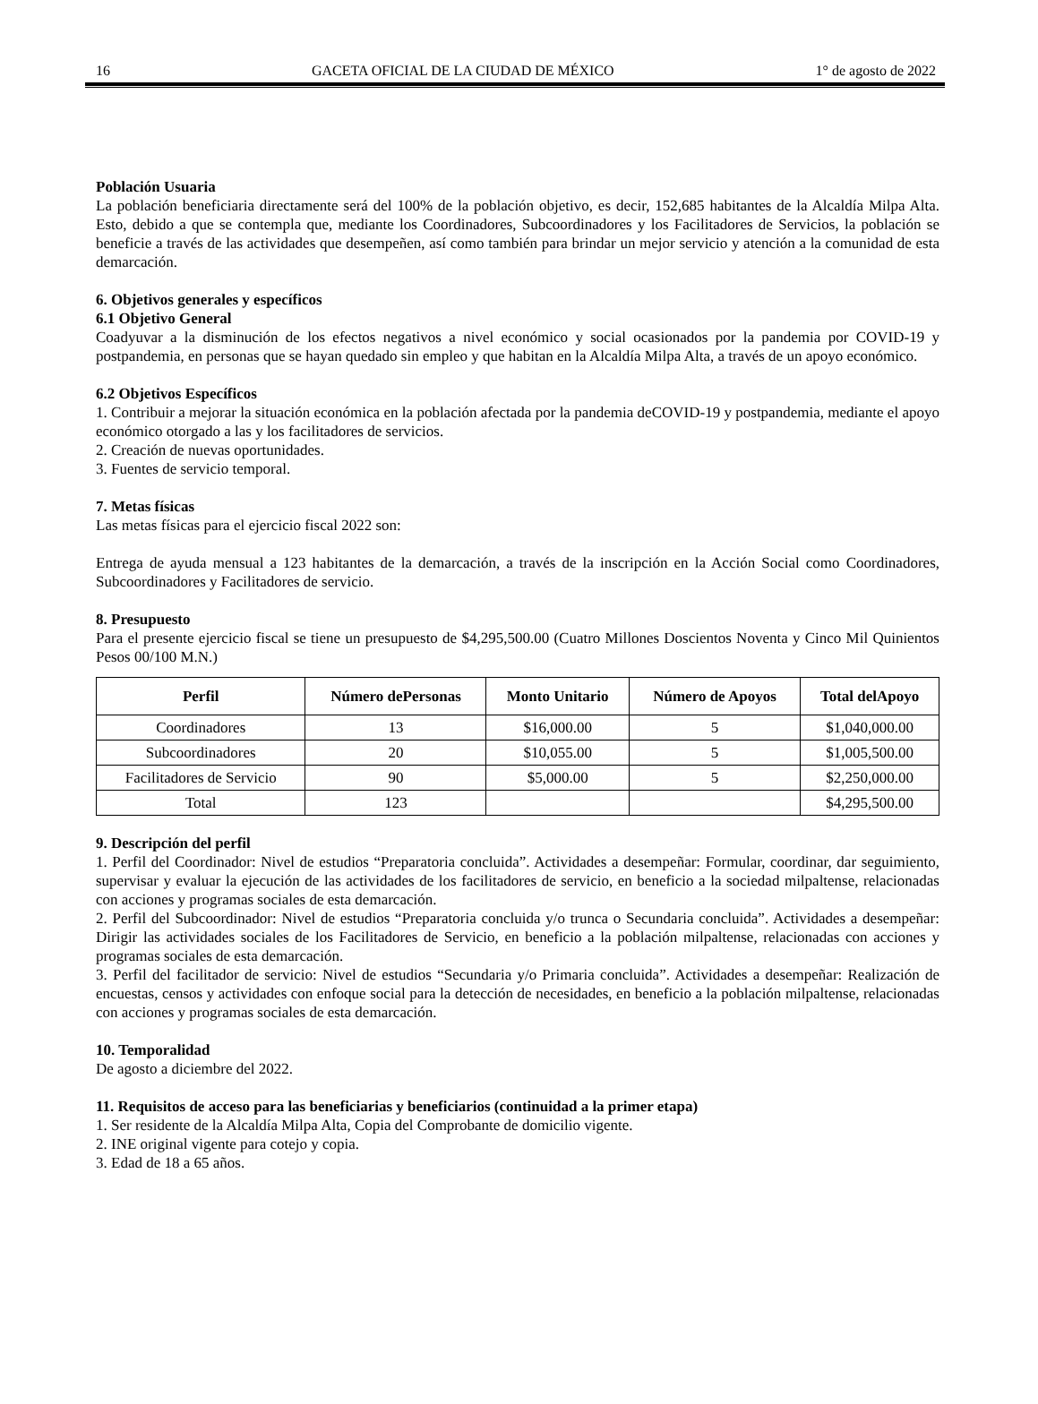16 GACETA OFICIAL DE LA CIUDAD DE MÉXICO 1° de agosto de 2022
Población Usuaria
La población beneficiaria directamente será del 100% de la población objetivo, es decir, 152,685 habitantes de la Alcaldía Milpa Alta. Esto, debido a que se contempla que, mediante los Coordinadores, Subcoordinadores y los Facilitadores de Servicios, la población se beneficie a través de las actividades que desempeñen, así como también para brindar un mejor servicio y atención a la comunidad de esta demarcación.
6. Objetivos generales y específicos
6.1 Objetivo General
Coadyuvar a la disminución de los efectos negativos a nivel económico y social ocasionados por la pandemia por COVID-19 y postpandemia, en personas que se hayan quedado sin empleo y que habitan en la Alcaldía Milpa Alta, a través de un apoyo económico.
6.2 Objetivos Específicos
1. Contribuir a mejorar la situación económica en la población afectada por la pandemia deCOVID-19 y postpandemia, mediante el apoyo económico otorgado a las y los facilitadores de servicios.
2. Creación de nuevas oportunidades.
3. Fuentes de servicio temporal.
7. Metas físicas
Las metas físicas para el ejercicio fiscal 2022 son:
Entrega de ayuda mensual a 123 habitantes de la demarcación, a través de la inscripción en la Acción Social como Coordinadores, Subcoordinadores y Facilitadores de servicio.
8. Presupuesto
Para el presente ejercicio fiscal se tiene un presupuesto de $4,295,500.00 (Cuatro Millones Doscientos Noventa y Cinco Mil Quinientos Pesos 00/100 M.N.)
| Perfil | Número dePersonas | Monto Unitario | Número de Apoyos | Total delApoyo |
| --- | --- | --- | --- | --- |
| Coordinadores | 13 | $16,000.00 | 5 | $1,040,000.00 |
| Subcoordinadores | 20 | $10,055.00 | 5 | $1,005,500.00 |
| Facilitadores de Servicio | 90 | $5,000.00 | 5 | $2,250,000.00 |
| Total | 123 | | | $4,295,500.00 |
9. Descripción del perfil
1. Perfil del Coordinador: Nivel de estudios “Preparatoria concluida”. Actividades a desempeñar: Formular, coordinar, dar seguimiento, supervisar y evaluar la ejecución de las actividades de los facilitadores de servicio, en beneficio a la sociedad milpaltense, relacionadas con acciones y programas sociales de esta demarcación.
2. Perfil del Subcoordinador: Nivel de estudios “Preparatoria concluida y/o trunca o Secundaria concluida”. Actividades a desempeñar: Dirigir las actividades sociales de los Facilitadores de Servicio, en beneficio a la población milpaltense, relacionadas con acciones y programas sociales de esta demarcación.
3. Perfil del facilitador de servicio: Nivel de estudios “Secundaria y/o Primaria concluida”. Actividades a desempeñar: Realización de encuestas, censos y actividades con enfoque social para la detección de necesidades, en beneficio a la población milpaltense, relacionadas con acciones y programas sociales de esta demarcación.
10. Temporalidad
De agosto a diciembre del 2022.
11. Requisitos de acceso para las beneficiarias y beneficiarios (continuidad a la primer etapa)
1. Ser residente de la Alcaldía Milpa Alta, Copia del Comprobante de domicilio vigente.
2. INE original vigente para cotejo y copia.
3. Edad de 18 a 65 años.